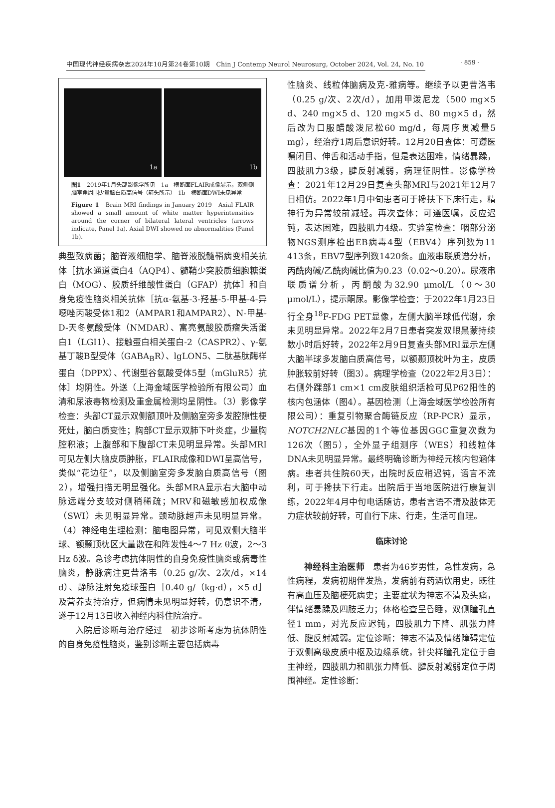中国现代神经疾病杂志2024年10月第24卷第10期　Chin J Contemp Neurol Neurosurg, October 2024, Vol. 24, No. 10 · 859 ·
1a
1b
图1　2019年1月头部影像学所见　1a　横断面FLAIR成像显示，双侧侧脑室角周围少量脑白质高信号（箭头所示）　1b　横断面DWI未见异常
Figure 1　Brain MRI findings in January 2019　Axial FLAIR showed a small amount of white matter hyperintensities around the corner of bilateral lateral ventricles (arrows indicate, Panel 1a). Axial DWI showed no abnormalities (Panel 1b).
典型致病菌；脑脊液细胞学、脑脊液脱髓鞘病变相关抗体［抗水通道蛋白4（AQP4）、髓鞘少突胶质细胞糖蛋白（MOG）、胶质纤维酸性蛋白（GFAP）抗体］和自身免疫性脑炎相关抗体［抗α-氨基-3-羟基-5-甲基-4-异噁唑丙酸受体1和2（AMPAR1和AMPAR2）、N-甲基-D-天冬氨酸受体（NMDAR）、富亮氨酸胶质瘤失活蛋白1（LGI1）、接触蛋白相关蛋白-2（CASPR2）、γ-氨基丁酸B型受体（GABA<sub>B</sub>R）、lgLON5、二肽基肽酶样蛋白（DPPX）、代谢型谷氨酸受体5型（mGluR5）抗体］均阴性。外送（上海金域医学检验所有限公司）血清和尿液毒物检测及重金属检测均呈阴性。（3）影像学检查：头部CT显示双侧额顶叶及侧脑室旁多发腔隙性梗死灶，脑白质变性；胸部CT显示双肺下叶炎症，少量胸腔积液；上腹部和下腹部CT未见明显异常。头部MRI可见左侧大脑皮质肿胀，FLAIR成像和DWI呈高信号，类似“花边征”，以及侧脑室旁多发脑白质高信号（图2），增强扫描无明显强化。头部MRA显示右大脑中动脉远端分支较对侧稍稀疏；MRV和磁敏感加权成像（SWI）未见明显异常。颈动脉超声未见明显异常。（4）神经电生理检测：脑电图异常，可见双侧大脑半球、额颞顶枕区大量散在和阵发性4～7 Hz θ波，2～3 Hz δ波。急诊考虑抗体阴性的自身免疫性脑炎或病毒性脑炎，静脉滴注更昔洛韦（0.25 g/次、2次/d，×14 d）、静脉注射免疫球蛋白［0.40 g/（kg·d），×5 d］及营养支持治疗，但病情未见明显好转，仍意识不清，遂于12月13日收入神经内科住院治疗。
入院后诊断与治疗经过　初步诊断考虑为抗体阴性的自身免疫性脑炎，鉴别诊断主要包括病毒
性脑炎、线粒体脑病及克-雅病等。继续予以更昔洛韦（0.25 g/次、2次/d），加用甲泼尼龙（500 mg×5 d、240 mg×5 d、120 mg×5 d、80 mg×5 d，然后改为口服醋酸泼尼松60 mg/d，每周序贯减量5 mg），经治疗1周后意识好转。12月20日查体：可遵医嘱闭目、伸舌和活动手指，但是表达困难，情绪暴躁，四肢肌力3级，腱反射减弱，病理征阴性。影像学检查：2021年12月29日复查头部MRI与2021年12月7日相仿。2022年1月中旬患者可于搀扶下下床行走，精神行为异常较前减轻。再次查体：可遵医嘱，反应迟钝，表达困难，四肢肌力4级。实验室检查：咽部分泌物NGS测序检出EB病毒4型（EBV4）序列数为11 413条，EBV7型序列数1420条。血液串联质谱分析，丙酰肉碱/乙酰肉碱比值为0.23（0.02～0.20）。尿液串联质谱分析，丙酮酸为32.90 μmol/L（0～30 μmol/L），提示酮尿。影像学检查：于2022年1月23日行全身<sup>18</sup>F-FDG PET显像，左侧大脑半球低代谢，余未见明显异常。2022年2月7日患者突发双眼黑蒙持续数小时后好转，2022年2月9日复查头部MRI显示左侧大脑半球多发脑白质高信号，以额颞顶枕叶为主，皮质肿胀较前好转（图3）。病理学检查（2022年2月3日）：右侧外踝部1 cm×1 cm皮肤组织活检可见P62阳性的核内包涵体（图4）。基因检测（上海金域医学检验所有限公司）：重复引物聚合酶链反应（RP-PCR）显示，NOTCH2NLC基因的1个等位基因GGC重复次数为126次（图5），全外显子组测序（WES）和线粒体DNA未见明显异常。最终明确诊断为神经元核内包涵体病。患者共住院60天，出院时反应稍迟钝，语言不流利，可于搀扶下行走。出院后于当地医院进行康复训练，2022年4月中旬电话随访，患者言语不清及肢体无力症状较前好转，可自行下床、行走，生活可自理。
临床讨论
神经科主治医师　患者为46岁男性，急性发病，急性病程，发病初期伴发热，发病前有药酒饮用史，既往有高血压及脑梗死病史；主要症状为神志不清及头痛，伴情绪暴躁及四肢乏力；体格检查呈昏睡，双侧瞳孔直径1 mm，对光反应迟钝，四肢肌力下降、肌张力降低、腱反射减弱。定位诊断：神志不清及情绪障碍定位于双侧高级皮质中枢及边缘系统，针尖样瞳孔定位于自主神经，四肢肌力和肌张力降低、腱反射减弱定位于周围神经。定性诊断：